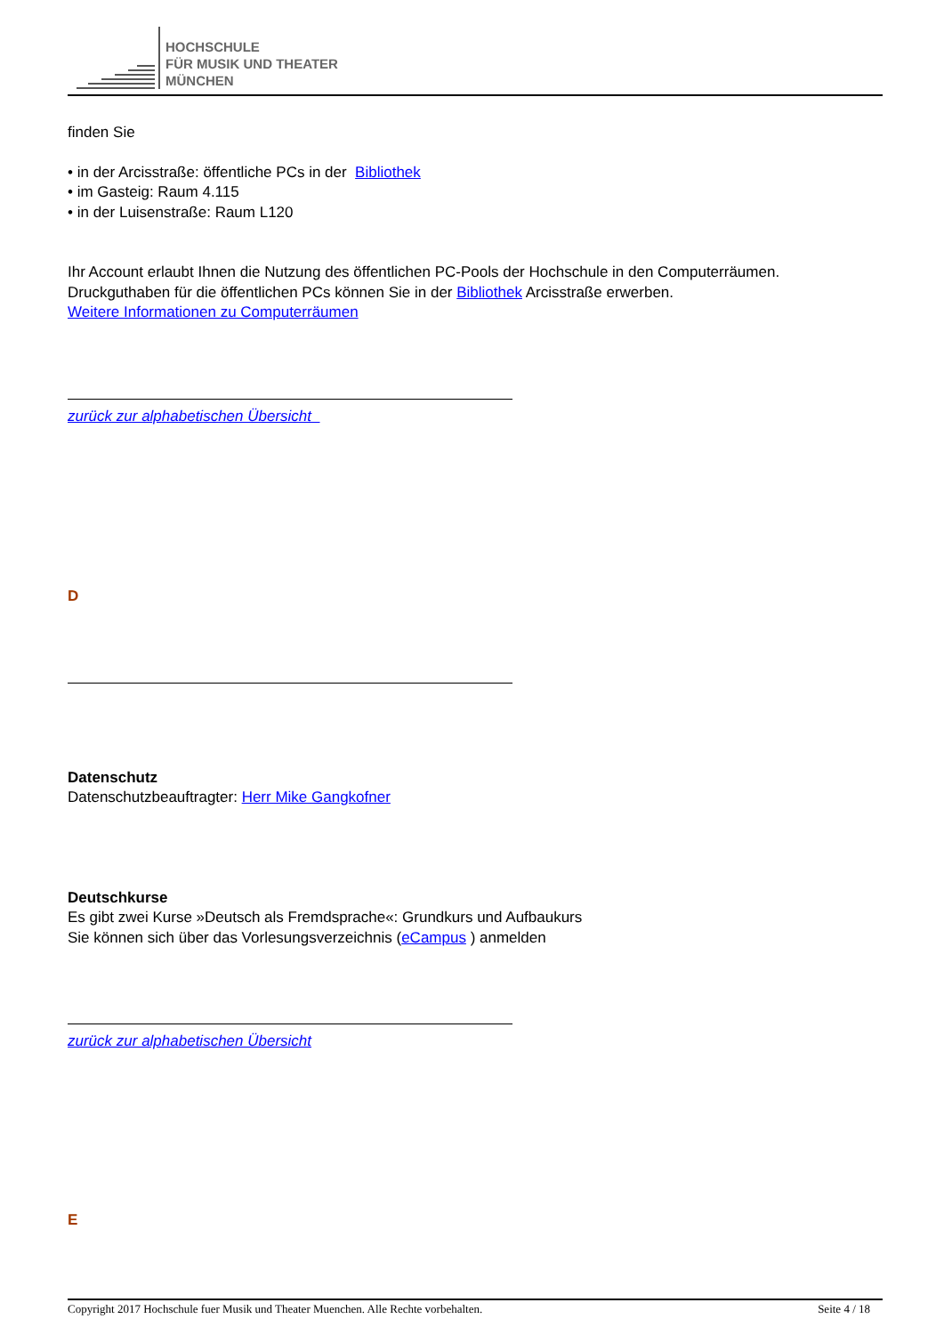HOCHSCHULE
FÜR MUSIK UND THEATER
MÜNCHEN
finden Sie
• in der Arcisstraße: öffentliche PCs in der Bibliothek
• im Gasteig: Raum 4.115
• in der Luisenstraße: Raum L120
Ihr Account erlaubt Ihnen die Nutzung des öffentlichen PC-Pools der Hochschule in den Computerräumen.
Druckguthaben für die öffentlichen PCs können Sie in der Bibliothek Arcisstraße erwerben.
Weitere Informationen zu Computerräumen
zurück zur alphabetischen Übersicht
D
Datenschutz
Datenschutzbeauftragter: Herr Mike Gangkofner
Deutschkurse
Es gibt zwei Kurse »Deutsch als Fremdsprache«: Grundkurs und Aufbaukurs
Sie können sich über das Vorlesungsverzeichnis (eCampus ) anmelden
zurück zur alphabetischen Übersicht
E
Copyright 2017 Hochschule fuer Musik und Theater Muenchen. Alle Rechte vorbehalten. Seite 4 / 18